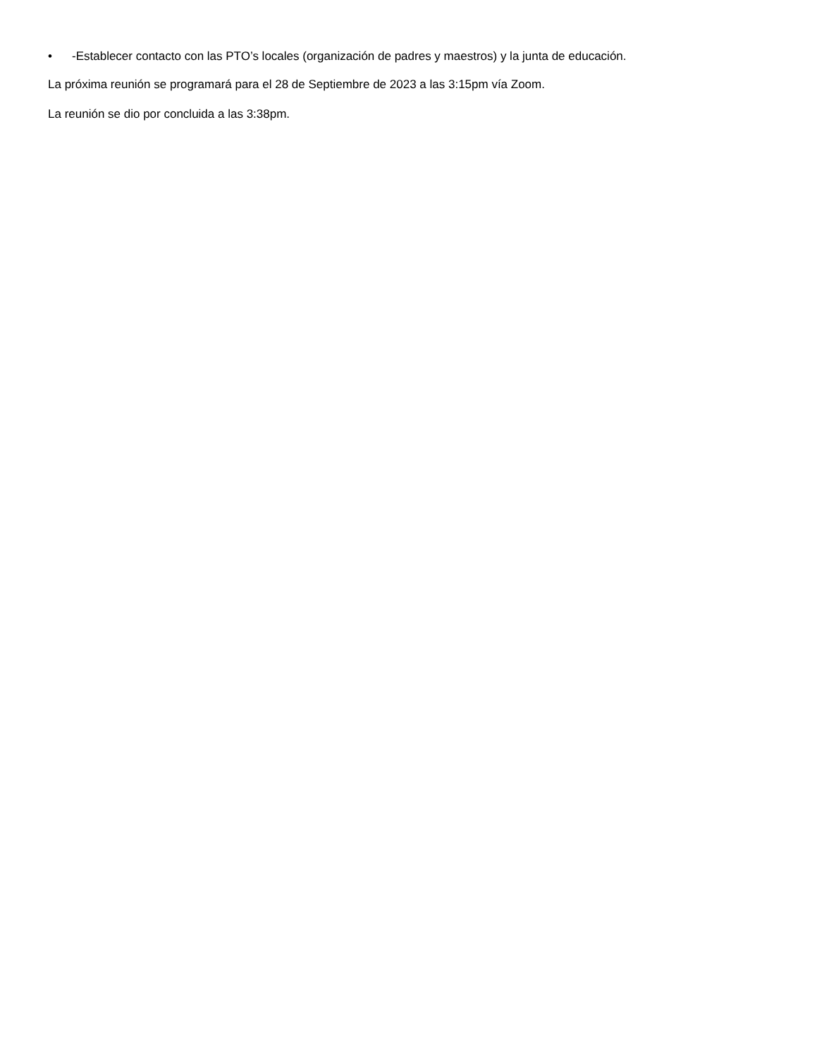• -Establecer contacto con las PTO’s locales (organización de padres y maestros) y la junta de educación.
La próxima reunión se programará para el 28 de Septiembre de 2023 a las 3:15pm vía Zoom.
La reunión se dio por concluida a las 3:38pm.